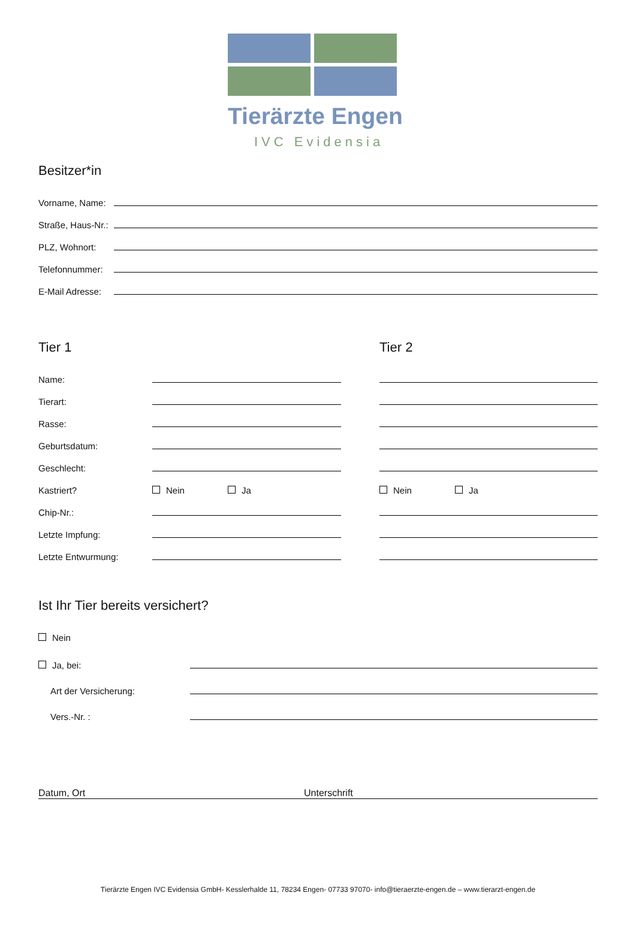Tierärzte Engen
IVC Evidensia
Besitzer*in
Vorname, Name:
Straße, Haus-Nr.:
PLZ, Wohnort:
Telefonnummer:
E-Mail Adresse:
Tier 1
Name:
Tierart:
Rasse:
Geburtsdatum:
Geschlecht:
Kastriert? Nein Ja
Chip-Nr.:
Letzte Impfung:
Letzte Entwurmung:
Tier 2
Nein Ja
Ist Ihr Tier bereits versichert?
Nein
Ja, bei:
Art der Versicherung:
Vers.-Nr. :
Datum, Ort Unterschrift
Tierärzte Engen IVC Evidensia GmbH- Kesslerhalde 11, 78234 Engen- 07733 97070- info@tieraerzte-engen.de – www.tierarzt-engen.de